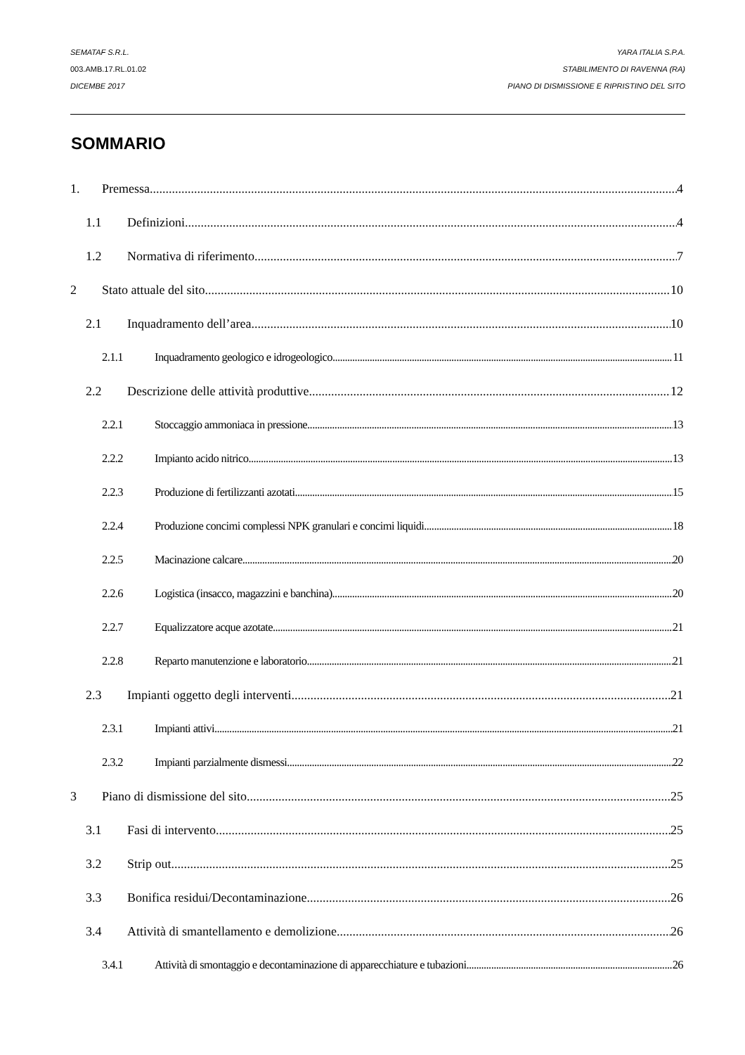SEMATAF S.R.L. YARA ITALIA S.P.A.
003.AMB.17.RL.01.02 STABILIMENTO DI RAVENNA (RA)
DICEMBE 2017 PIANO DI DISMISSIONE E RIPRISTINO DEL SITO
SOMMARIO
1. Premessa 4
1.1 Definizioni 4
1.2 Normativa di riferimento 7
2 Stato attuale del sito 10
2.1 Inquadramento dell’area 10
2.1.1 Inquadramento geologico e idrogeologico 11
2.2 Descrizione delle attività produttive 12
2.2.1 Stoccaggio ammoniaca in pressione 13
2.2.2 Impianto acido nitrico 13
2.2.3 Produzione di fertilizzanti azotati 15
2.2.4 Produzione concimi complessi NPK granulari e concimi liquidi 18
2.2.5 Macinazione calcare 20
2.2.6 Logistica (insacco, magazzini e banchina) 20
2.2.7 Equalizzatore acque azotate 21
2.2.8 Reparto manutenzione e laboratorio 21
2.3 Impianti oggetto degli interventi 21
2.3.1 Impianti attivi 21
2.3.2 Impianti parzialmente dismessi 22
3 Piano di dismissione del sito 25
3.1 Fasi di intervento 25
3.2 Strip out 25
3.3 Bonifica residui/Decontaminazione 26
3.4 Attività di smantellamento e demolizione 26
3.4.1 Attività di smontaggio e decontaminazione di apparecchiature e tubazioni 26